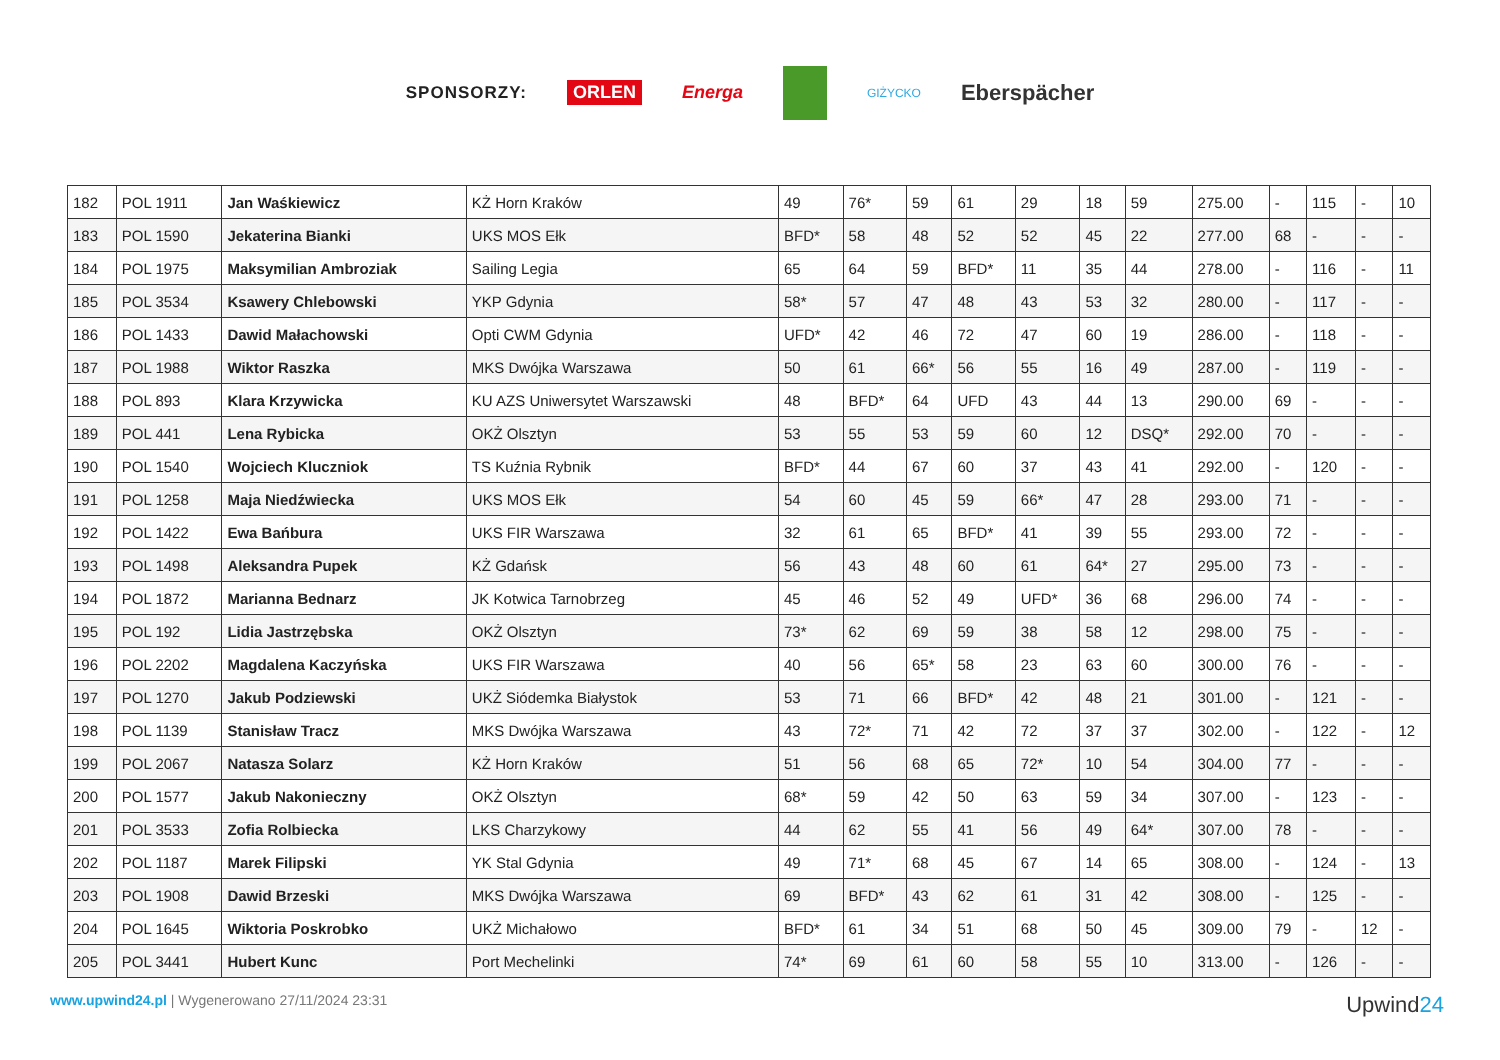SPONSORZY: ORLEN Energa GIŻYCKO Eberspächer
| 182 | POL 1911 | Jan Waśkiewicz | KŻ Horn Kraków | 49 | 76* | 59 | 61 | 29 | 18 | 59 | 275.00 | - | 115 | - | 10 |
| 183 | POL 1590 | Jekaterina Bianki | UKS MOS Ełk | BFD* | 58 | 48 | 52 | 52 | 45 | 22 | 277.00 | 68 | - | - | - |
| 184 | POL 1975 | Maksymilian Ambroziak | Sailing Legia | 65 | 64 | 59 | BFD* | 11 | 35 | 44 | 278.00 | - | 116 | - | 11 |
| 185 | POL 3534 | Ksawery Chlebowski | YKP Gdynia | 58* | 57 | 47 | 48 | 43 | 53 | 32 | 280.00 | - | 117 | - | - |
| 186 | POL 1433 | Dawid Małachowski | Opti CWM Gdynia | UFD* | 42 | 46 | 72 | 47 | 60 | 19 | 286.00 | - | 118 | - | - |
| 187 | POL 1988 | Wiktor Raszka | MKS Dwójka Warszawa | 50 | 61 | 66* | 56 | 55 | 16 | 49 | 287.00 | - | 119 | - | - |
| 188 | POL 893 | Klara Krzywicka | KU AZS Uniwersytet Warszawski | 48 | BFD* | 64 | UFD | 43 | 44 | 13 | 290.00 | 69 | - | - | - |
| 189 | POL 441 | Lena Rybicka | OKŻ Olsztyn | 53 | 55 | 53 | 59 | 60 | 12 | DSQ* | 292.00 | 70 | - | - | - |
| 190 | POL 1540 | Wojciech Kluczniok | TS Kuźnia Rybnik | BFD* | 44 | 67 | 60 | 37 | 43 | 41 | 292.00 | - | 120 | - | - |
| 191 | POL 1258 | Maja Niedźwiecka | UKS MOS Ełk | 54 | 60 | 45 | 59 | 66* | 47 | 28 | 293.00 | 71 | - | - | - |
| 192 | POL 1422 | Ewa Bańbura | UKS FIR Warszawa | 32 | 61 | 65 | BFD* | 41 | 39 | 55 | 293.00 | 72 | - | - | - |
| 193 | POL 1498 | Aleksandra Pupek | KŻ Gdańsk | 56 | 43 | 48 | 60 | 61 | 64* | 27 | 295.00 | 73 | - | - | - |
| 194 | POL 1872 | Marianna Bednarz | JK Kotwica Tarnobrzeg | 45 | 46 | 52 | 49 | UFD* | 36 | 68 | 296.00 | 74 | - | - | - |
| 195 | POL 192 | Lidia Jastrzębska | OKŻ Olsztyn | 73* | 62 | 69 | 59 | 38 | 58 | 12 | 298.00 | 75 | - | - | - |
| 196 | POL 2202 | Magdalena Kaczyńska | UKS FIR Warszawa | 40 | 56 | 65* | 58 | 23 | 63 | 60 | 300.00 | 76 | - | - | - |
| 197 | POL 1270 | Jakub Podziewski | UKŻ Siódemka Białystok | 53 | 71 | 66 | BFD* | 42 | 48 | 21 | 301.00 | - | 121 | - | - |
| 198 | POL 1139 | Stanisław Tracz | MKS Dwójka Warszawa | 43 | 72* | 71 | 42 | 72 | 37 | 37 | 302.00 | - | 122 | - | 12 |
| 199 | POL 2067 | Natasza Solarz | KŻ Horn Kraków | 51 | 56 | 68 | 65 | 72* | 10 | 54 | 304.00 | 77 | - | - | - |
| 200 | POL 1577 | Jakub Nakonieczny | OKŻ Olsztyn | 68* | 59 | 42 | 50 | 63 | 59 | 34 | 307.00 | - | 123 | - | - |
| 201 | POL 3533 | Zofia Rolbiecka | LKS Charzykowy | 44 | 62 | 55 | 41 | 56 | 49 | 64* | 307.00 | 78 | - | - | - |
| 202 | POL 1187 | Marek Filipski | YK Stal Gdynia | 49 | 71* | 68 | 45 | 67 | 14 | 65 | 308.00 | - | 124 | - | 13 |
| 203 | POL 1908 | Dawid Brzeski | MKS Dwójka Warszawa | 69 | BFD* | 43 | 62 | 61 | 31 | 42 | 308.00 | - | 125 | - | - |
| 204 | POL 1645 | Wiktoria Poskrobko | UKŻ Michałowo | BFD* | 61 | 34 | 51 | 68 | 50 | 45 | 309.00 | 79 | - | 12 | - |
| 205 | POL 3441 | Hubert Kunc | Port Mechelinki | 74* | 69 | 61 | 60 | 58 | 55 | 10 | 313.00 | - | 126 | - | - |
www.upwind24.pl | Wygenerowano 27/11/2024 23:31 Upwind24